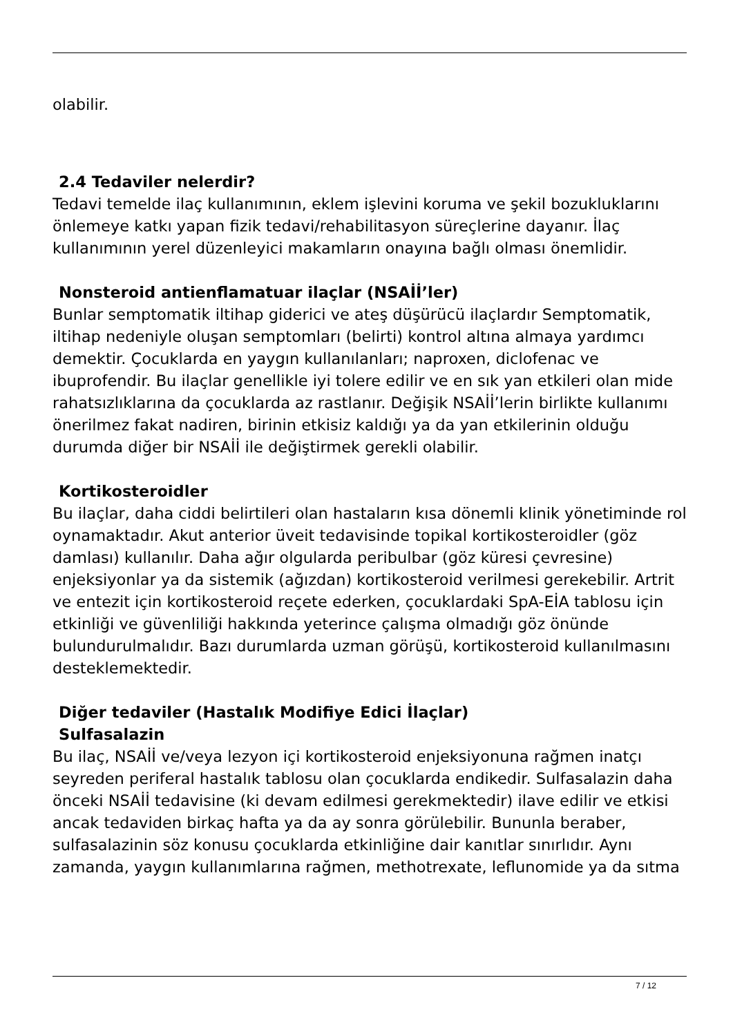olabilir.
2.4 Tedaviler nelerdir?
Tedavi temelde ilaç kullanımının, eklem işlevini koruma ve şekil bozukluklarını önlemeye katkı yapan fizik tedavi/rehabilitasyon süreçlerine dayanır. İlaç kullanımının yerel düzenleyici makamların onayına bağlı olması önemlidir.
Nonsteroid antienflamatuar ilaçlar (NSAİİ’ler)
Bunlar semptomatik iltihap giderici ve ateş düşürücü ilaçlardır Semptomatik, iltihap nedeniyle oluşan semptomları (belirti) kontrol altına almaya yardımcı demektir. Çocuklarda en yaygın kullanılanları; naproxen, diclofenac ve ibuprofendir. Bu ilaçlar genellikle iyi tolere edilir ve en sık yan etkileri olan mide rahatsızlıklarına da çocuklarda az rastlanır. Değişik NSAİİ’lerin birlikte kullanımı önerilmez fakat nadiren, birinin etkisiz kaldığı ya da yan etkilerinin olduğu durumda diğer bir NSAİİ ile değiştirmek gerekli olabilir.
Kortikosteroidler
Bu ilaçlar, daha ciddi belirtileri olan hastaların kısa dönemli klinik yönetiminde rol oynamaktadır. Akut anterior üveit tedavisinde topikal kortikosteroidler (göz damlası) kullanılır. Daha ağır olgularda peribulbar (göz küresi çevresine) enjeksiyonlar ya da sistemik (ağızdan) kortikosteroid verilmesi gerekebilir. Artrit ve entezit için kortikosteroid reçete ederken, çocuklardaki SpA-EİA tablosu için etkinliği ve güvenliliği hakkında yeterince çalışma olmadığı göz önünde bulundurulmalıdır. Bazı durumlarda uzman görüşü, kortikosteroid kullanılmasını desteklemektedir.
Diğer tedaviler (Hastalık Modifiye Edici İlaçlar)
Sulfasalazin
Bu ilaç, NSAİİ ve/veya lezyon içi kortikosteroid enjeksiyonuna rağmen inatçı seyreden periferal hastalık tablosu olan çocuklarda endikedir. Sulfasalazin daha önceki NSAİİ tedavisine (ki devam edilmesi gerekmektedir) ilave edilir ve etkisi ancak tedaviden birkaç hafta ya da ay sonra görülebilir. Bununla beraber, sulfasalazinin söz konusu çocuklarda etkinliğine dair kanıtlar sınırlıdır. Aynı zamanda, yaygın kullanımlarına rağmen, methotrexate, leflunomide ya da sıtma
7 / 12